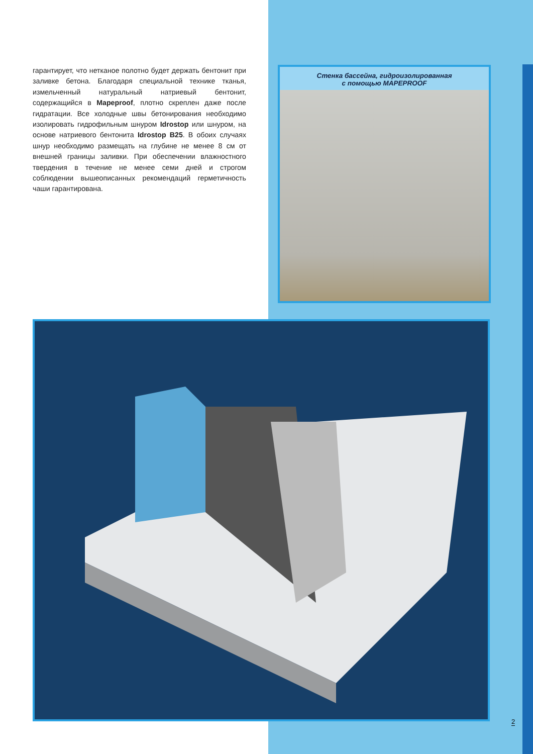гарантирует, что нетканое полотно будет держать бентонит при заливке бетона. Благодаря специальной технике тканья, измельченный натуральный натриевый бентонит, содержащийся в Mapeproof, плотно скреплен даже после гидратации. Все холодные швы бетонирования необходимо изолировать гидрофильным шнуром Idrostop или шнуром, на основе натриевого бентонита Idrostop B25. В обоих случаях шнур необходимо размещать на глубине не менее 8 см от внешней границы заливки. При обеспечении влажностного твердения в течение не менее семи дней и строгом соблюдении вышеописанных рекомендаций герметичность чаши гарантирована.
Стенка бассейна, гидроизолированная
с помощью MAPEPROOF
2